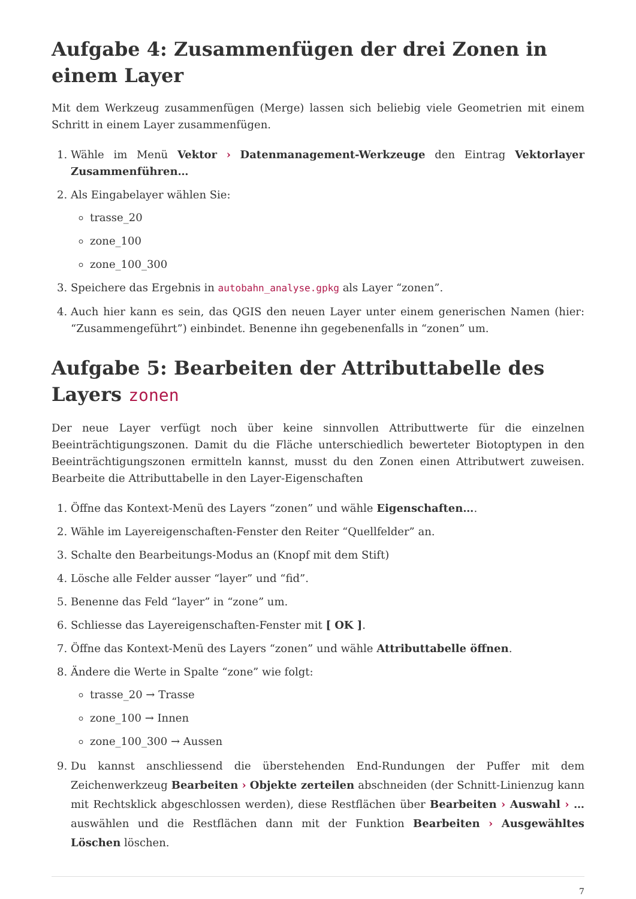Aufgabe 4: Zusammenfügen der drei Zonen in einem Layer
Mit dem Werkzeug zusammenfügen (Merge) lassen sich beliebig viele Geometrien mit einem Schritt in einem Layer zusammenfügen.
1. Wähle im Menü Vektor › Datenmanagement-Werkzeuge den Eintrag Vektorlayer Zusammenführen…
2. Als Eingabelayer wählen Sie:
trasse_20
zone_100
zone_100_300
3. Speichere das Ergebnis in autobahn_analyse.gpkg als Layer “zonen”.
4. Auch hier kann es sein, das QGIS den neuen Layer unter einem generischen Namen (hier: “Zusammengeführt”) einbindet. Benenne ihn gegebenenfalls in “zonen” um.
Aufgabe 5: Bearbeiten der Attributtabelle des Layers zonen
Der neue Layer verfügt noch über keine sinnvollen Attributtwerte für die einzelnen Beeinträchtigungszonen. Damit du die Fläche unterschiedlich bewerteter Biotoptypen in den Beeinträchtigungszonen ermitteln kannst, musst du den Zonen einen Attributwert zuweisen. Bearbeite die Attributtabelle in den Layer-Eigenschaften
1. Öffne das Kontext-Menü des Layers “zonen” und wähle Eigenschaften….
2. Wähle im Layereigenschaften-Fenster den Reiter “Quellfelder” an.
3. Schalte den Bearbeitungs-Modus an (Knopf mit dem Stift)
4. Lösche alle Felder ausser “layer” und “fid”.
5. Benenne das Feld “layer” in “zone” um.
6. Schliesse das Layereigenschaften-Fenster mit [ OK ].
7. Öffne das Kontext-Menü des Layers “zonen” und wähle Attributtabelle öffnen.
8. Ändere die Werte in Spalte “zone” wie folgt:
trasse_20 → Trasse
zone_100 → Innen
zone_100_300 → Aussen
9. Du kannst anschliessend die überstehenden End-Rundungen der Puffer mit dem Zeichenwerkzeug Bearbeiten › Objekte zerteilen abschneiden (der Schnitt-Linienzug kann mit Rechtsklick abgeschlossen werden), diese Restflächen über Bearbeiten › Auswahl › … auswählen und die Restflächen dann mit der Funktion Bearbeiten › Ausgewähltes Löschen löschen.
7